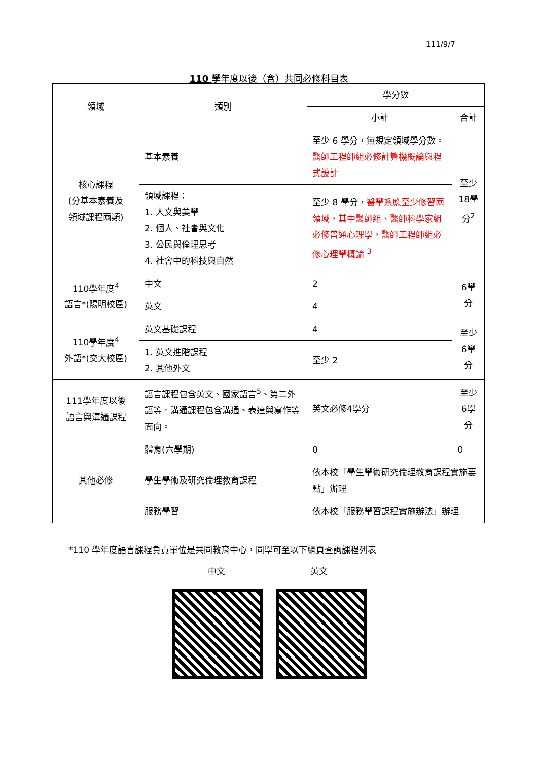111/9/7
110 學年度以後（含）共同必修科目表
| 領域 | 類別 | 學分數 | |
| --- | --- | --- | --- |
| | | 小計 | 合計 |
| 核心課程 (分基本素養及 領域課程兩類) | 基本素養 | 至少 6 學分，無規定領域學分數。 醫師工程師組必修計算機概論與程式設計 | 至少18學分<sup>2</sup> |
| | 領域課程： 1. 人文與美學 2. 個人、社會與文化 3. 公民與倫理思考 4. 社會中的科技與自然 | 至少 8 學分， 醫學系應至少修習兩領域，其中醫師組、醫師科學家組必修普通心理學，醫師工程師組必修心理學概論 <sup>3</sup> | |
| 110學年度<sup>4</sup> 語言*(陽明校區) | 中文 | 2 | 6學分 |
| | 英文 | 4 | |
| 110學年度<sup>4</sup> 外語*(交大校區) | 英文基礎課程 | 4 | 至少6學分 |
| | 1. 英文進階課程 2. 其他外文 | 至少 2 | |
| 111學年度以後 語言與溝通課程 | 語言課程包含 英文、 國家語言<sup>5</sup> 、第二外語等。溝通課程包含溝通、表達與寫作等面向。 | 英文必修4學分 | 至少6學分 |
| 其他必修 | 體育(六學期) | 0 | 0 |
| | 學生學術及研究倫理教育課程 | 依本校「學生學術研究倫理教育課程實施要點」辦理 | |
| | 服務學習 | 依本校「服務學習課程實施辦法」辦理 | |
*110 學年度語言課程負責單位是共同教育中心，同學可至以下網頁查詢課程列表
中文 英文